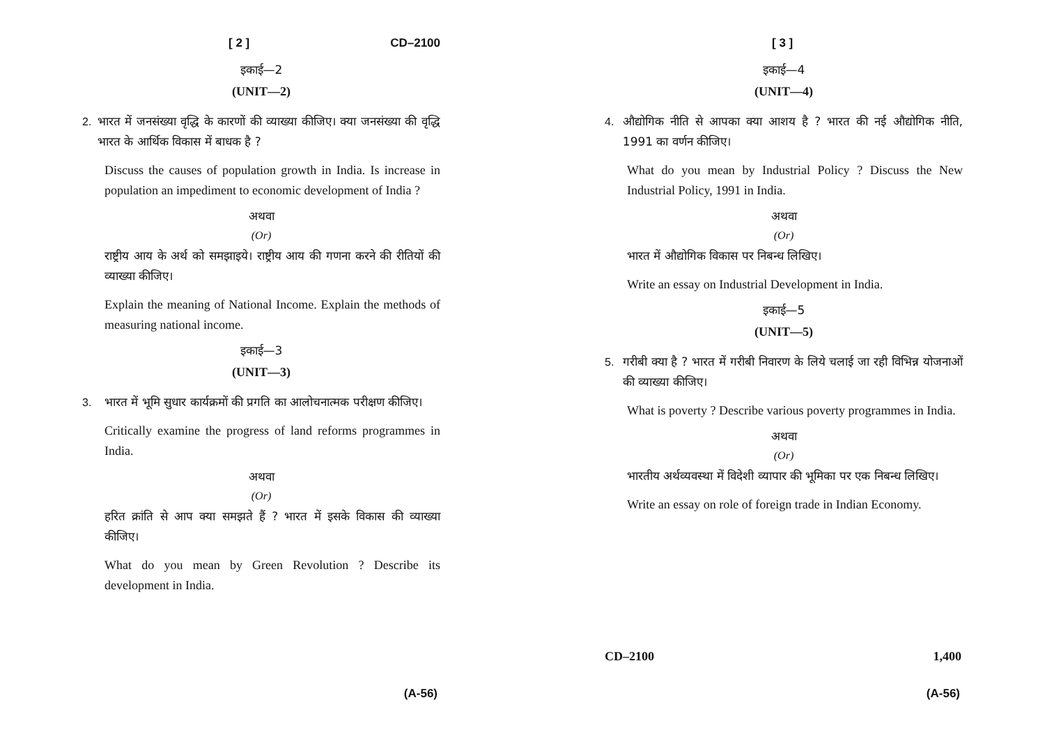[ 2 ] CD–2100
इकाई—2
(UNIT—2)
2. भारत में जनसंख्या वृद्धि के कारणों की व्याख्या कीजिए। क्या जनसंख्या की वृद्धि भारत के आर्थिक विकास में बाधक है ?
Discuss the causes of population growth in India. Is increase in population an impediment to economic development of India ?
अथवा
(Or)
राष्ट्रीय आय के अर्थ को समझाइये। राष्ट्रीय आय की गणना करने की रीतियों की व्याख्या कीजिए।
Explain the meaning of National Income. Explain the methods of measuring national income.
इकाई—3
(UNIT—3)
3. भारत में भूमि सुधार कार्यक्रमों की प्रगति का आलोचनात्मक परीक्षण कीजिए।
Critically examine the progress of land reforms programmes in India.
अथवा
(Or)
हरित क्रांति से आप क्या समझते हैं ? भारत में इसके विकास की व्याख्या कीजिए।
What do you mean by Green Revolution ? Describe its development in India.
(A-56)
[ 3 ]
इकाई—4
(UNIT—4)
4. औद्योगिक नीति से आपका क्या आशय है ? भारत की नई औद्योगिक नीति, 1991 का वर्णन कीजिए।
What do you mean by Industrial Policy ? Discuss the New Industrial Policy, 1991 in India.
अथवा
(Or)
भारत में औद्योगिक विकास पर निबन्ध लिखिए।
Write an essay on Industrial Development in India.
इकाई—5
(UNIT—5)
5. गरीबी क्या है ? भारत में गरीबी निवारण के लिये चलाई जा रही विभिन्न योजनाओं की व्याख्या कीजिए।
What is poverty ? Describe various poverty programmes in India.
अथवा
(Or)
भारतीय अर्थव्यवस्था में विदेशी व्यापार की भूमिका पर एक निबन्ध लिखिए।
Write an essay on role of foreign trade in Indian Economy.
CD–2100 1,400
(A-56)